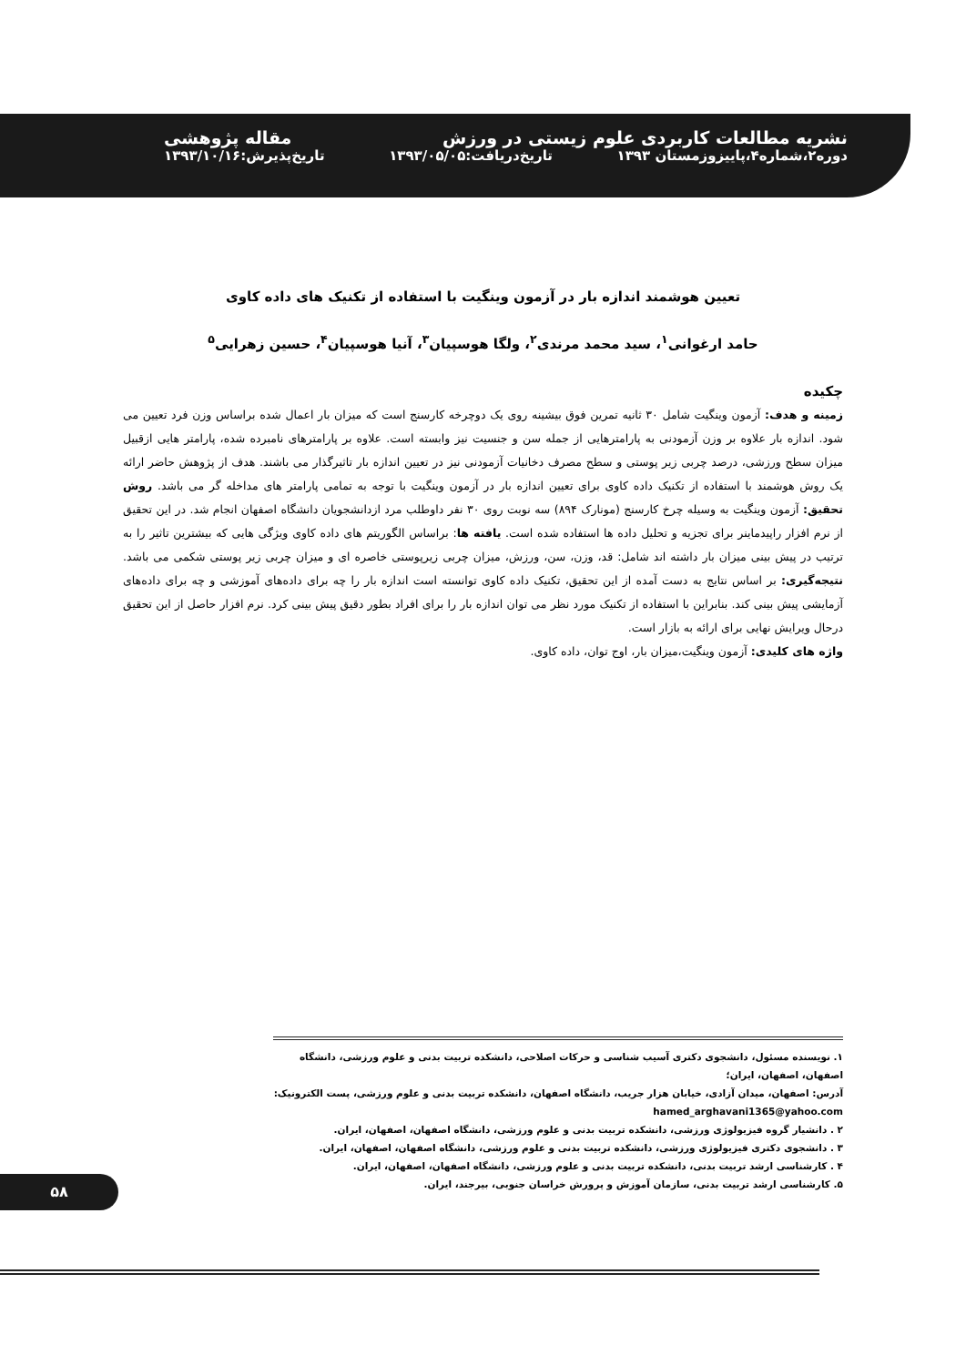نشریه مطالعات کاربردی علوم زیستی در ورزش مقاله پژوهشی
دوره۲،شماره۴،پاییزوزمستان ۱۳۹۳ تاریخ‌دریافت:۱۳۹۳/۰۵/۰۵ تاریخ‌پذیرش:۱۳۹۳/۱۰/۱۶
تعیین هوشمند اندازه بار در آزمون وینگیت با استفاده از تکنیک های داده کاوی
حامد ارغوانی<sup>۱</sup>، سید محمد مرندی<sup>۲</sup>، ولگا هوسپیان<sup>۳</sup>، آنیا هوسپیان<sup>۴</sup>، حسین زهرایی<sup>۵</sup>
چکیده
زمینه و هدف: آزمون وینگیت شامل ۳۰ ثانیه تمرین فوق بیشینه روی یک دوچرخه کارسنج است که میزان بار اعمال شده براساس وزن فرد تعیین می شود. اندازه بار علاوه بر وزن آزمودنی به پارامترهایی از جمله سن و جنسیت نیز وابسته است. علاوه بر پارامترهای نامبرده شده، پارامتر هایی ازقبیل میزان سطح ورزشی، درصد چربی زیر پوستی و سطح مصرف دخانیات آزمودنی نیز در تعیین اندازه بار تاثیرگذار می باشند. هدف از پژوهش حاضر ارائه یک روش هوشمند با استفاده از تکنیک داده کاوی برای تعیین اندازه بار در آزمون وینگیت با توجه به تمامی پارامتر های مداخله گر می باشد. روش تحقیق: آزمون وینگیت به وسیله چرخ کارسنج (مونارک ۸۹۴) سه نوبت روی ۳۰ نفر داوطلب مرد ازدانشجویان دانشگاه اصفهان انجام شد. در این تحقیق از نرم افزار راپیدماینر برای تجزیه و تحلیل داده ها استفاده شده است. یافته ها: براساس الگوریتم های داده کاوی ویژگی هایی که بیشترین تاثیر را به ترتیب در پیش بینی میزان بار داشته اند شامل: قد، وزن، سن، ورزش، میزان چربی زیرپوستی خاصره ای و میزان چربی زیر پوستی شکمی می باشد. نتیجه‌گیری: بر اساس نتایج به دست آمده از این تحقیق، تکنیک داده کاوی توانسته است اندازه بار را چه برای داده‌های آموزشی و چه برای داده‌های آزمایشی پیش بینی کند. بنابراین با استفاده از تکنیک مورد نظر می توان اندازه بار را برای افراد بطور دقیق پیش بینی کرد. نرم افزار حاصل از این تحقیق درحال ویرایش نهایی برای ارائه به بازار است.
واژه های کلیدی: آزمون وینگیت،میزان بار، اوج توان، داده کاوی.
۱. نویسنده مسئول، دانشجوی دکتری آسیب شناسی و حرکات اصلاحی، دانشکده تربیت بدنی و علوم ورزشی، دانشگاه اصفهان، اصفهان، ایران؛
آدرس: اصفهان، میدان آزادی، خیابان هزار جریب، دانشگاه اصفهان، دانشکده تربیت بدنی و علوم ورزشی، پست الکترونیک: hamed_arghavani1365@yahoo.com
۲ . دانشیار گروه فیزیولوژی ورزشی، دانشکده تربیت بدنی و علوم ورزشی، دانشگاه اصفهان، اصفهان، ایران.
۳ . دانشجوی دکتری فیزیولوژی ورزشی، دانشکده تربیت بدنی و علوم ورزشی، دانشگاه اصفهان، اصفهان، ایران.
۴ . کارشناسی ارشد تربیت بدنی، دانشکده تربیت بدنی و علوم ورزشی، دانشگاه اصفهان، اصفهان، ایران.
۵. کارشناسی ارشد تربیت بدنی، سازمان آموزش و پرورش خراسان جنوبی، بیرجند، ایران.
۵۸